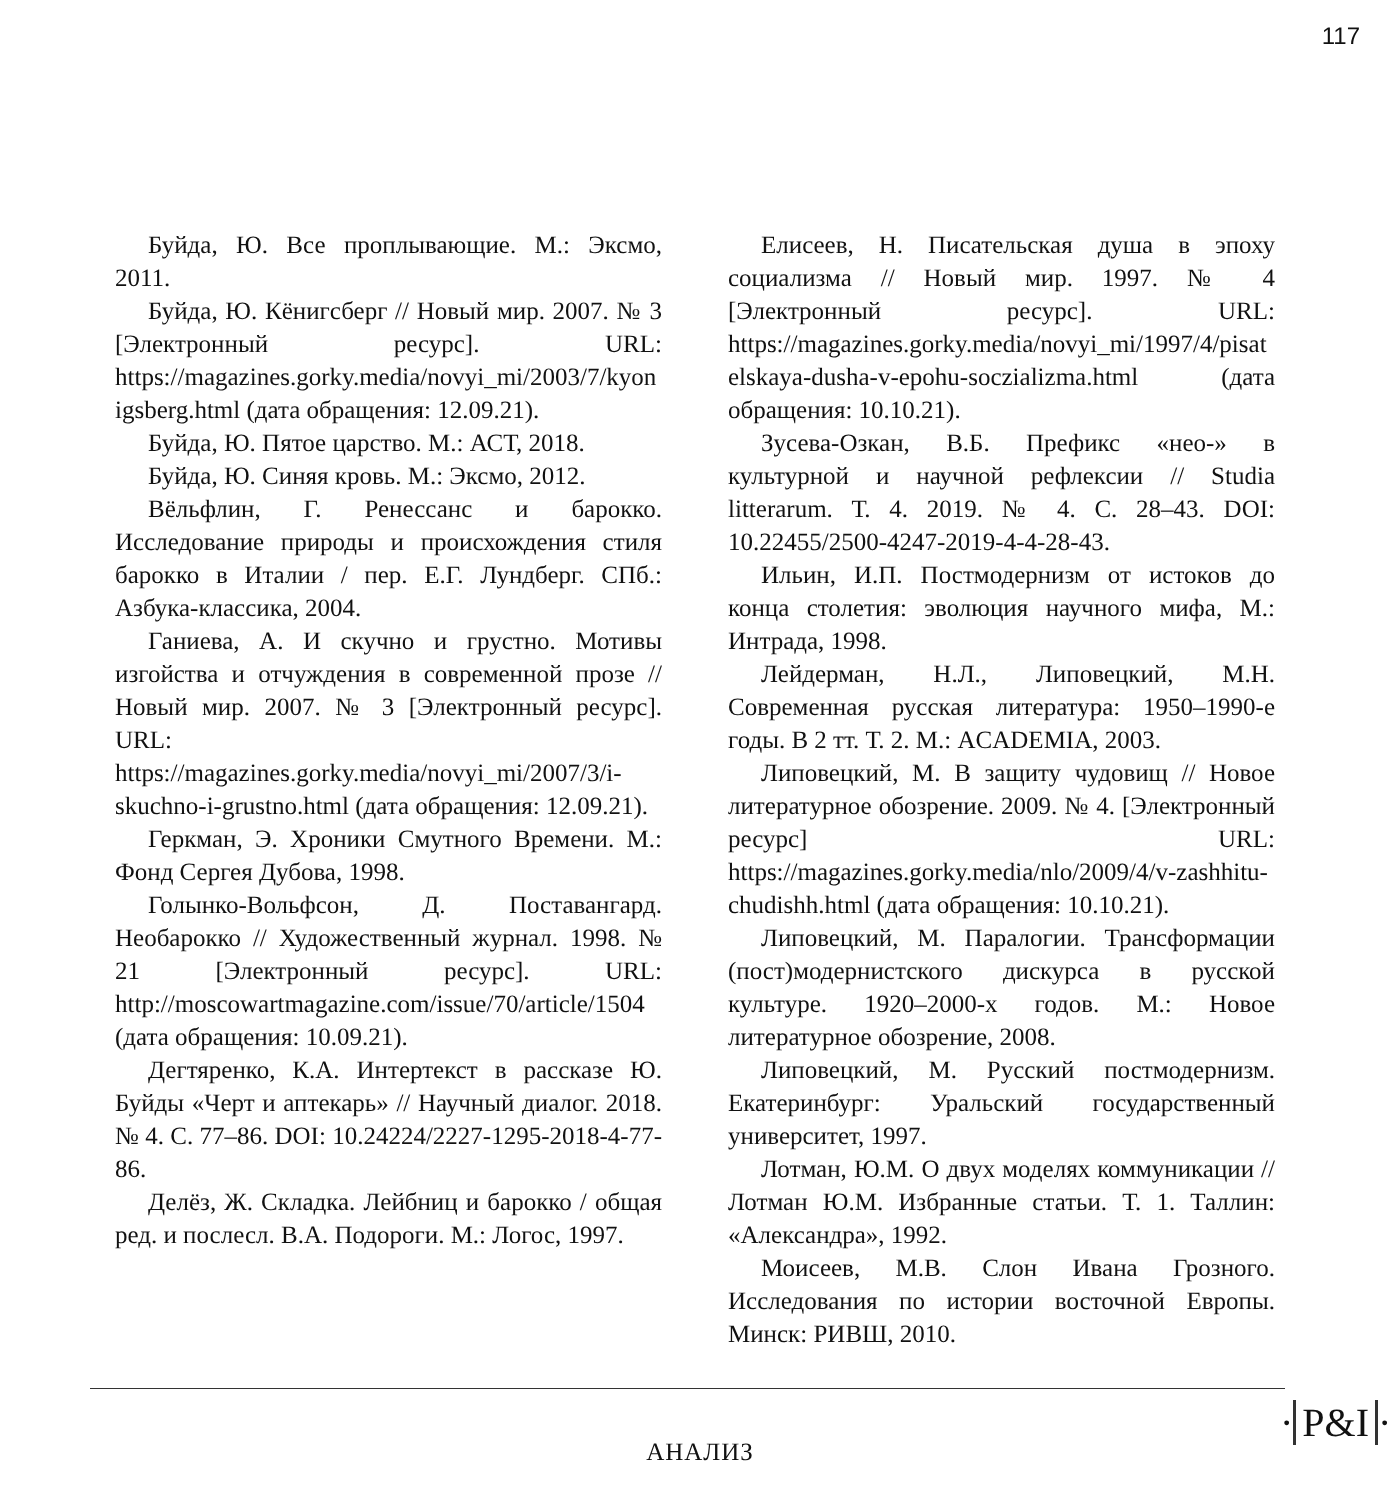117
Буйда, Ю. Все проплывающие. М.: Эксмо, 2011.
Буйда, Ю. Кёнигсберг // Новый мир. 2007. № 3 [Электронный ресурс]. URL: https://magazines.gorky.media/novyi_mi/2003/7/kyonigsberg.html (дата обращения: 12.09.21).
Буйда, Ю. Пятое царство. М.: АСТ, 2018.
Буйда, Ю. Синяя кровь. М.: Эксмо, 2012.
Вёльфлин, Г. Ренессанс и барокко. Исследование природы и происхождения стиля барокко в Италии / пер. Е.Г. Лундберг. СПб.: Азбука-классика, 2004.
Ганиева, А. И скучно и грустно. Мотивы изгойства и отчуждения в современной прозе // Новый мир. 2007. № 3 [Электронный ресурс]. URL: https://magazines.gorky.media/novyi_mi/2007/3/i-skuchno-i-grustno.html (дата обращения: 12.09.21).
Геркман, Э. Хроники Смутного Времени. М.: Фонд Сергея Дубова, 1998.
Голынко-Вольфсон, Д. Поставангард. Необарокко // Художественный журнал. 1998. № 21 [Электронный ресурс]. URL: http://moscowartmagazine.com/issue/70/article/1504 (дата обращения: 10.09.21).
Дегтяренко, К.А. Интертекст в рассказе Ю. Буйды «Черт и аптекарь» // Научный диалог. 2018. № 4. С. 77–86. DOI: 10.24224/2227-1295-2018-4-77-86.
Делёз, Ж. Складка. Лейбниц и барокко / общая ред. и послесл. В.А. Подороги. М.: Логос, 1997.
Елисеев, Н. Писательская душа в эпоху социализма // Новый мир. 1997. № 4 [Электронный ресурс]. URL: https://magazines.gorky.media/novyi_mi/1997/4/pisatelskaya-dusha-v-epohu-soczializma.html (дата обращения: 10.10.21).
Зусева-Озкан, В.Б. Префикс «нео-» в культурной и научной рефлексии // Studia litterarum. Т. 4. 2019. № 4. С. 28–43. DOI: 10.22455/2500-4247-2019-4-4-28-43.
Ильин, И.П. Постмодернизм от истоков до конца столетия: эволюция научного мифа, М.: Интрада, 1998.
Лейдерман, Н.Л., Липовецкий, М.Н. Современная русская литература: 1950–1990-е годы. В 2 тт. Т. 2. М.: ACADEMIA, 2003.
Липовецкий, М. В защиту чудовищ // Новое литературное обозрение. 2009. № 4. [Электронный ресурс] URL: https://magazines.gorky.media/nlo/2009/4/v-zashhitu-chudishh.html (дата обращения: 10.10.21).
Липовецкий, М. Паралогии. Трансформации (пост)модернистского дискурса в русской культуре. 1920–2000-х годов. М.: Новое литературное обозрение, 2008.
Липовецкий, М. Русский постмодернизм. Екатеринбург: Уральский государственный университет, 1997.
Лотман, Ю.М. О двух моделях коммуникации // Лотман Ю.М. Избранные статьи. Т. 1. Таллин: «Александра», 1992.
Моисеев, М.В. Слон Ивана Грозного. Исследования по истории восточной Европы. Минск: РИВШ, 2010.
АНАЛИЗ
· P&I ·